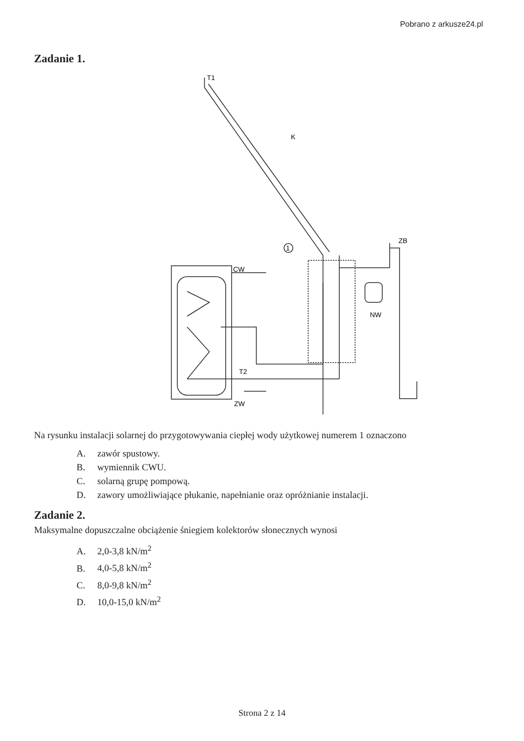Pobrano z arkusze24.pl
Zadanie 1.
T1
K
ZB
CW
NW
T2
ZW
1
Na rysunku instalacji solarnej do przygotowywania ciepłej wody użytkowej numerem 1 oznaczono
A. zawór spustowy.
B. wymiennik CWU.
C. solarną grupę pompową.
D. zawory umożliwiające płukanie, napełnianie oraz opróżnianie instalacji.
Zadanie 2.
Maksymalne dopuszczalne obciążenie śniegiem kolektorów słonecznych wynosi
A. 2,0-3,8 kN/m<sup>2</sup>
B. 4,0-5,8 kN/m<sup>2</sup>
C. 8,0-9,8 kN/m<sup>2</sup>
D. 10,0-15,0 kN/m<sup>2</sup>
Strona 2 z 14